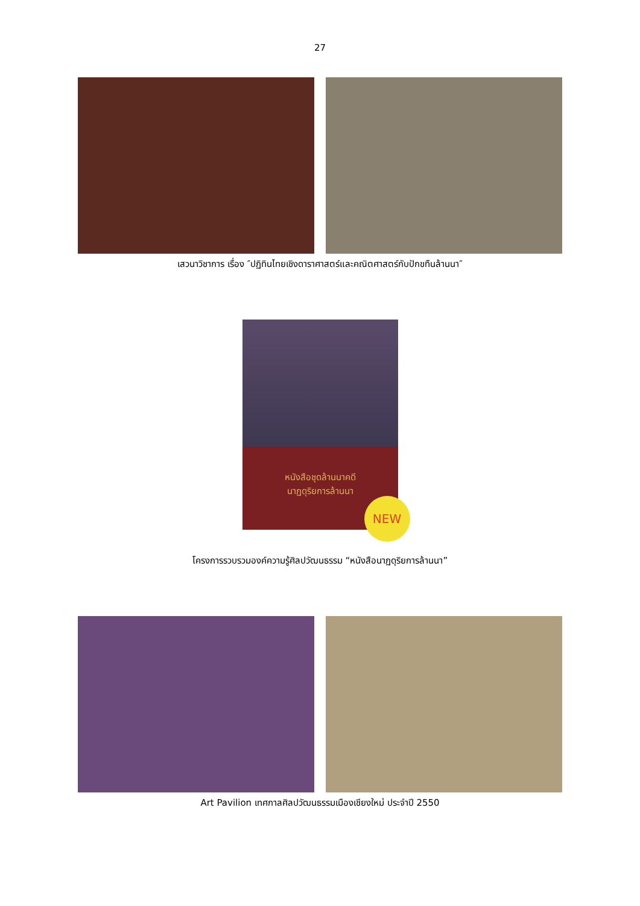27
เสวนาวิชาการ เรื่อง ″ปฏิทินไทยเชิงดาราศาสตร์และคณิตศาสตร์กับปักขทืนล้านนา″
หนังสือชุดล้านนาคดี
นาฏดุริยการล้านนา
NEW
โครงการรวบรวมองค์ความรู้ศิลปวัฒนธรรม “หนังสือนาฏดุริยการล้านนา”
Art Pavilion เทศกาลศิลปวัฒนธรรมเมืองเชียงใหม่ ประจำปี 2550